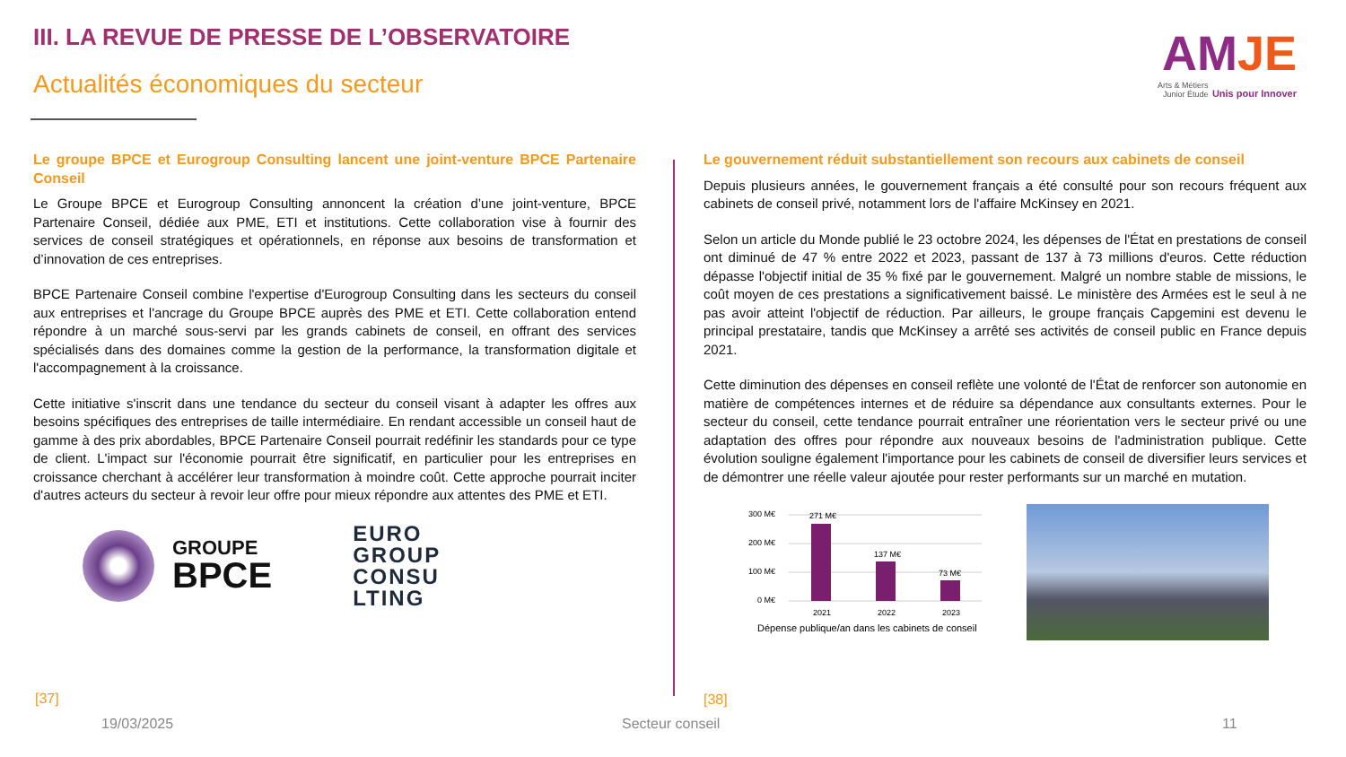III. LA REVUE DE PRESSE DE L’OBSERVATOIRE
Actualités économiques du secteur
AMJE
Arts & Métiers
Junior Étude
Unis pour Innover
Le groupe BPCE et Eurogroup Consulting lancent une joint-venture BPCE Partenaire Conseil
Le Groupe BPCE et Eurogroup Consulting annoncent la création d’une joint-venture, BPCE Partenaire Conseil, dédiée aux PME, ETI et institutions. Cette collaboration vise à fournir des services de conseil stratégiques et opérationnels, en réponse aux besoins de transformation et d’innovation de ces entreprises.
BPCE Partenaire Conseil combine l'expertise d'Eurogroup Consulting dans les secteurs du conseil aux entreprises et l'ancrage du Groupe BPCE auprès des PME et ETI. Cette collaboration entend répondre à un marché sous-servi par les grands cabinets de conseil, en offrant des services spécialisés dans des domaines comme la gestion de la performance, la transformation digitale et l'accompagnement à la croissance.
Cette initiative s'inscrit dans une tendance du secteur du conseil visant à adapter les offres aux besoins spécifiques des entreprises de taille intermédiaire. En rendant accessible un conseil haut de gamme à des prix abordables, BPCE Partenaire Conseil pourrait redéfinir les standards pour ce type de client. L'impact sur l'économie pourrait être significatif, en particulier pour les entreprises en croissance cherchant à accélérer leur transformation à moindre coût. Cette approche pourrait inciter d'autres acteurs du secteur à revoir leur offre pour mieux répondre aux attentes des PME et ETI.
GROUPE
BPCE
EURO
GROUP
CONSU
LTING
Le gouvernement réduit substantiellement son recours aux cabinets de conseil
Depuis plusieurs années, le gouvernement français a été consulté pour son recours fréquent aux cabinets de conseil privé, notamment lors de l'affaire McKinsey en 2021.
Selon un article du Monde publié le 23 octobre 2024, les dépenses de l'État en prestations de conseil ont diminué de 47 % entre 2022 et 2023, passant de 137 à 73 millions d'euros. Cette réduction dépasse l'objectif initial de 35 % fixé par le gouvernement. Malgré un nombre stable de missions, le coût moyen de ces prestations a significativement baissé. Le ministère des Armées est le seul à ne pas avoir atteint l'objectif de réduction. Par ailleurs, le groupe français Capgemini est devenu le principal prestataire, tandis que McKinsey a arrêté ses activités de conseil public en France depuis 2021.
Cette diminution des dépenses en conseil reflète une volonté de l'État de renforcer son autonomie en matière de compétences internes et de réduire sa dépendance aux consultants externes. Pour le secteur du conseil, cette tendance pourrait entraîner une réorientation vers le secteur privé ou une adaptation des offres pour répondre aux nouveaux besoins de l'administration publique. Cette évolution souligne également l'importance pour les cabinets de conseil de diversifier leurs services et de démontrer une réelle valeur ajoutée pour rester performants sur un marché en mutation.
300 M€
200 M€
100 M€
0 M€
271 M€
137 M€
73 M€
2021
2022
2023
Dépense publique/an dans les cabinets de conseil
[37] [38]
19/03/2025 Secteur conseil 11